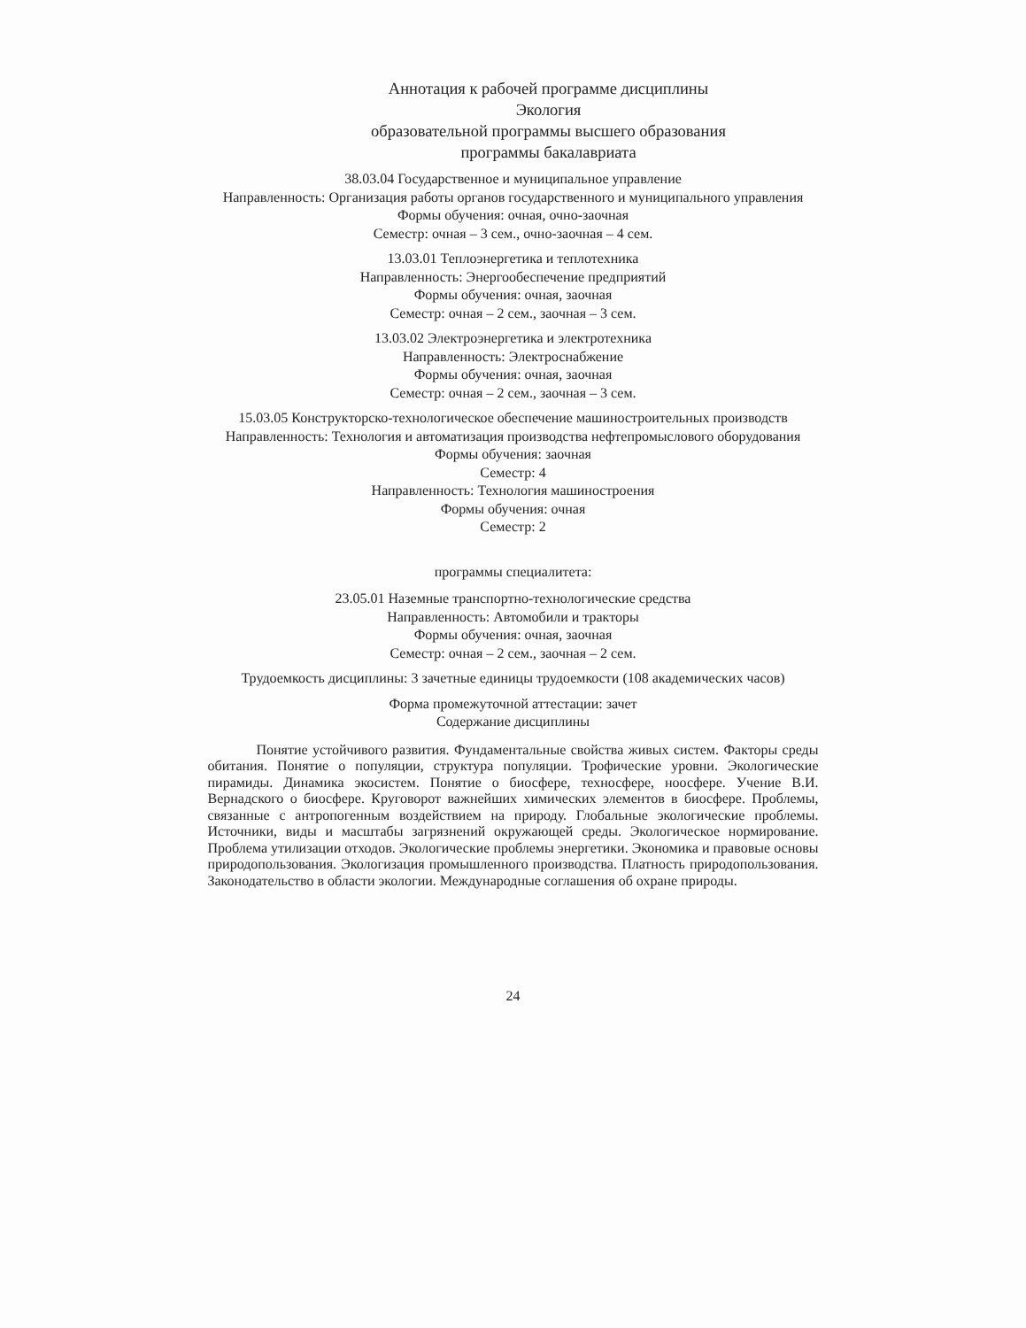Аннотация к рабочей программе дисциплины
Экология
образовательной программы высшего образования
программы бакалавриата
38.03.04 Государственное и муниципальное управление
Направленность: Организация работы органов государственного и муниципального управления
Формы обучения: очная, очно-заочная
Семестр: очная – 3 сем., очно-заочная – 4 сем.
13.03.01 Теплоэнергетика и теплотехника
Направленность: Энергообеспечение предприятий
Формы обучения: очная, заочная
Семестр: очная – 2 сем., заочная – 3 сем.
13.03.02 Электроэнергетика и электротехника
Направленность: Электроснабжение
Формы обучения: очная, заочная
Семестр: очная – 2 сем., заочная – 3 сем.
15.03.05 Конструкторско-технологическое обеспечение машиностроительных производств
Направленность: Технология и автоматизация производства нефтепромыслового оборудования
Формы обучения: заочная
Семестр: 4
Направленность: Технология машиностроения
Формы обучения: очная
Семестр: 2
программы специалитета:
23.05.01 Наземные транспортно-технологические средства
Направленность: Автомобили и тракторы
Формы обучения: очная, заочная
Семестр: очная – 2 сем., заочная – 2 сем.
Трудоемкость дисциплины: 3 зачетные единицы трудоемкости (108 академических часов)
Форма промежуточной аттестации: зачет
Содержание дисциплины
Понятие устойчивого развития. Фундаментальные свойства живых систем. Факторы среды обитания. Понятие о популяции, структура популяции. Трофические уровни. Экологические пирамиды. Динамика экосистем. Понятие о биосфере, техносфере, ноосфере. Учение В.И. Вернадского о биосфере. Круговорот важнейших химических элементов в биосфере. Проблемы, связанные с антропогенным воздействием на природу. Глобальные экологические проблемы. Источники, виды и масштабы загрязнений окружающей среды. Экологическое нормирование. Проблема утилизации отходов. Экологические проблемы энергетики. Экономика и правовые основы природопользования. Экологизация промышленного производства. Платность природопользования. Законодательство в области экологии. Международные соглашения об охране природы.
24